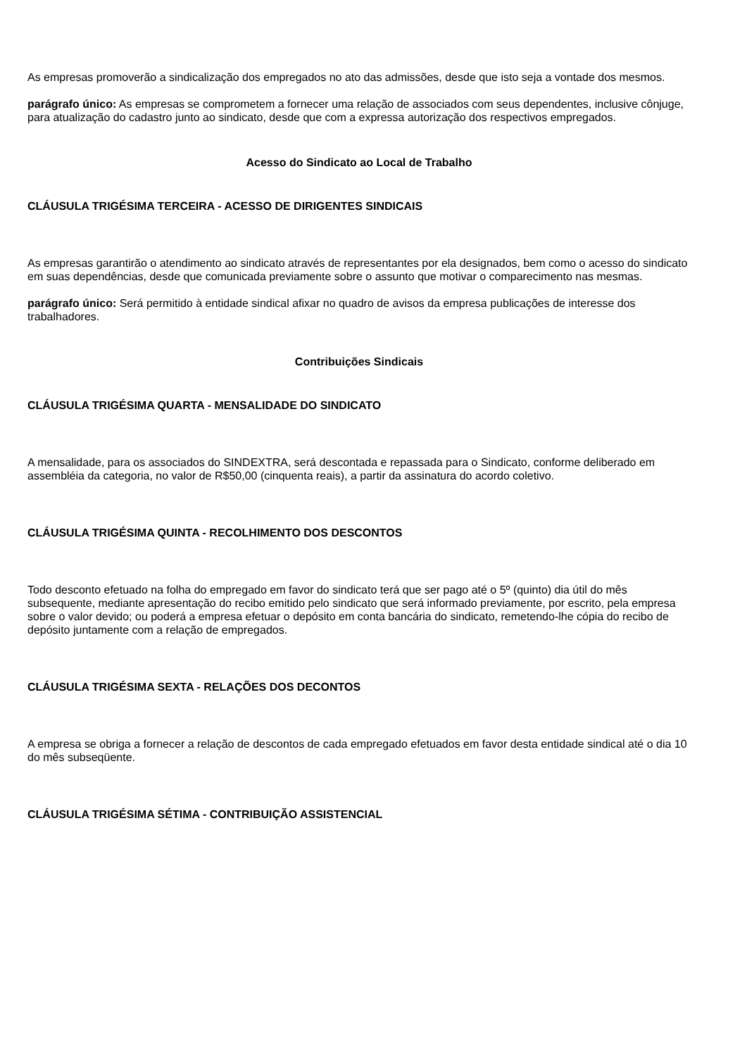As empresas promoverão a sindicalização dos empregados no ato das admissões, desde que isto seja a vontade dos mesmos.
parágrafo único: As empresas se comprometem a fornecer uma relação de associados com seus dependentes, inclusive cônjuge, para atualização do cadastro junto ao sindicato, desde que com a expressa autorização dos respectivos empregados.
Acesso do Sindicato ao Local de Trabalho
CLÁUSULA TRIGÉSIMA TERCEIRA - ACESSO DE DIRIGENTES SINDICAIS
As empresas garantirão o atendimento ao sindicato através de representantes por ela designados, bem como o acesso do sindicato em suas dependências, desde que comunicada previamente sobre o assunto que motivar o comparecimento nas mesmas.
parágrafo único: Será permitido à entidade sindical afixar no quadro de avisos da empresa publicações de interesse dos trabalhadores.
Contribuições Sindicais
CLÁUSULA TRIGÉSIMA QUARTA - MENSALIDADE DO SINDICATO
A mensalidade, para os associados do SINDEXTRA, será descontada e repassada para o Sindicato, conforme deliberado em assembléia da categoria, no valor de R$50,00 (cinquenta reais), a partir da assinatura do acordo coletivo.
CLÁUSULA TRIGÉSIMA QUINTA - RECOLHIMENTO DOS DESCONTOS
Todo desconto efetuado na folha do empregado em favor do sindicato terá que ser pago até o 5º (quinto) dia útil do mês subsequente, mediante apresentação do recibo emitido pelo sindicato que será informado previamente, por escrito, pela empresa sobre o valor devido; ou poderá a empresa efetuar o depósito em conta bancária do sindicato, remetendo-lhe cópia do recibo de depósito juntamente com a relação de empregados.
CLÁUSULA TRIGÉSIMA SEXTA - RELAÇÕES DOS DECONTOS
A empresa se obriga a fornecer a relação de descontos de cada empregado efetuados em favor desta entidade sindical até o dia 10 do mês subseqüente.
CLÁUSULA TRIGÉSIMA SÉTIMA - CONTRIBUIÇÃO ASSISTENCIAL